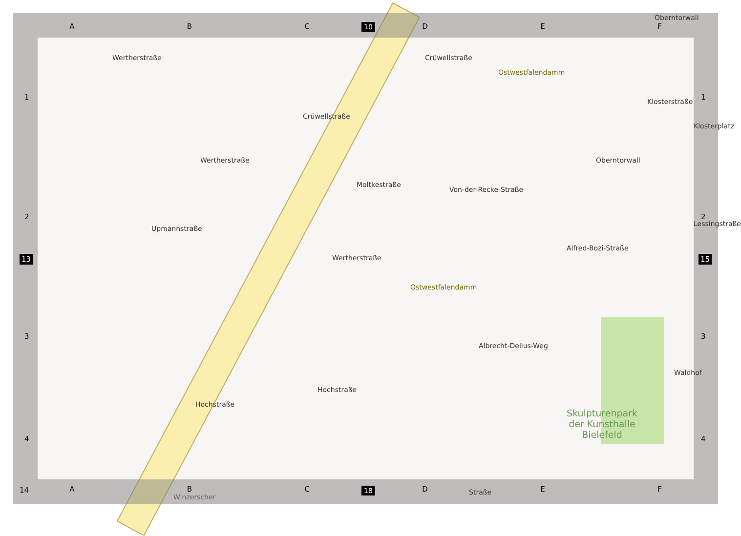ABCDEF 10
1
2
3
4
13
1
2
3
4
15
Wertherstraße
Crüwellstraße
Crüwellstraße
Ostwestfalendamm
Klosterstraße
Klosterplatz
Wertherstraße
Moltkestraße
Von-der-Recke-Straße
Oberntorwall
Alfred-Bozi-Straße
Lessingstraße
Upmannstraße
Wertherstraße
Ostwestfalendamm
Albrecht-Delius-Weg
Waldhof
Hochstraße
Hochstraße
Skulpturenpark
der Kunsthalle
Bielefeld
Oberntorwall
14
ABCDEF 18
Winzerscher
Straße